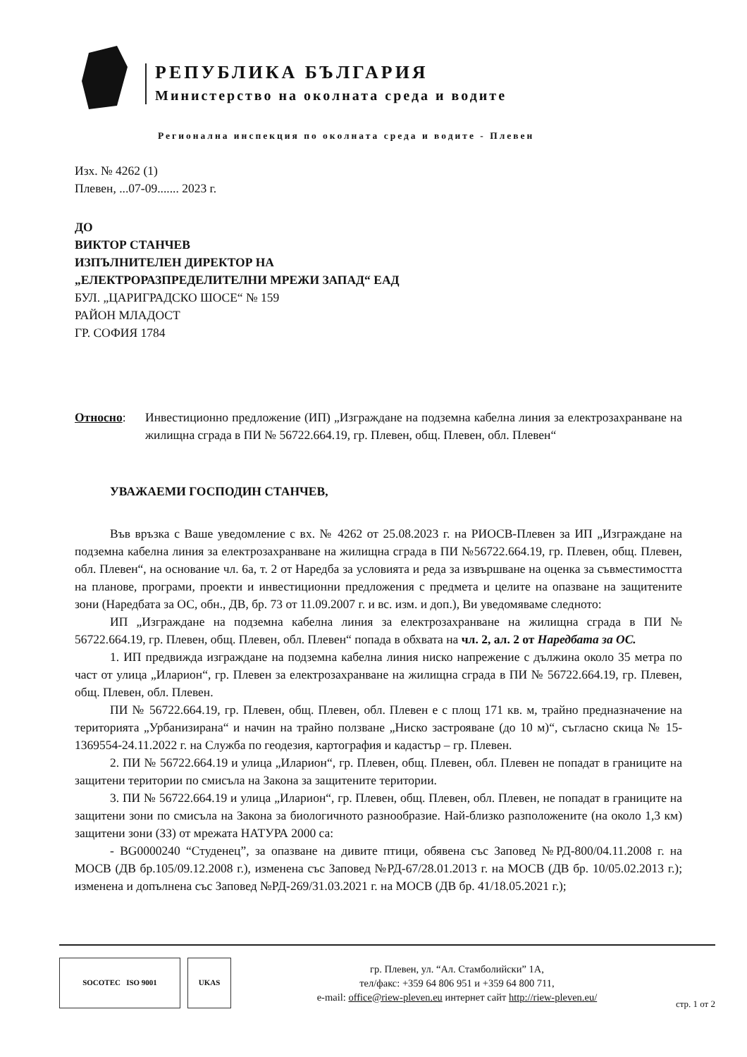РЕПУБЛИКА БЪЛГАРИЯ
Министерство на околната среда и водите
Регионална инспекция по околната среда и водите - Плевен
Изх. № 4262 (1)
Плевен, ...07-09....... 2023 г.
ДО
ВИКТОР СТАНЧЕВ
ИЗПЪЛНИТЕЛЕН ДИРЕКТОР НА
„ЕЛЕКТРОРАЗПРЕДЕЛИТЕЛНИ МРЕЖИ ЗАПАД“ ЕАД
БУЛ. „ЦАРИГРАДСКО ШОСЕ“ № 159
РАЙОН МЛАДОСТ
ГР. СОФИЯ 1784
Относно: Инвестиционно предложение (ИП) „Изграждане на подземна кабелна линия за електрозахранване на жилищна сграда в ПИ № 56722.664.19, гр. Плевен, общ. Плевен, обл. Плевен“
УВАЖАЕМИ ГОСПОДИН СТАНЧЕВ,
Във връзка с Ваше уведомление с вх. № 4262 от 25.08.2023 г. на РИОСВ-Плевен за ИП „Изграждане на подземна кабелна линия за електрозахранване на жилищна сграда в ПИ №56722.664.19, гр. Плевен, общ. Плевен, обл. Плевен“, на основание чл. 6а, т. 2 от Наредба за условията и реда за извършване на оценка за съвместимостта на планове, програми, проекти и инвестиционни предложения с предмета и целите на опазване на защитените зони (Наредбата за ОС, обн., ДВ, бр. 73 от 11.09.2007 г. и вс. изм. и доп.), Ви уведомяваме следното:
ИП „Изграждане на подземна кабелна линия за електрозахранване на жилищна сграда в ПИ № 56722.664.19, гр. Плевен, общ. Плевен, обл. Плевен“ попада в обхвата на чл. 2, ал. 2 от Наредбата за ОС.
1. ИП предвижда изграждане на подземна кабелна линия ниско напрежение с дължина около 35 метра по част от улица „Иларион“, гр. Плевен за електрозахранване на жилищна сграда в ПИ № 56722.664.19, гр. Плевен, общ. Плевен, обл. Плевен.
ПИ № 56722.664.19, гр. Плевен, общ. Плевен, обл. Плевен е с площ 171 кв. м, трайно предназначение на територията „Урбанизирана“ и начин на трайно ползване „Ниско застрояване (до 10 м)“, съгласно скица № 15-1369554-24.11.2022 г. на Служба по геодезия, картография и кадастър – гр. Плевен.
2. ПИ № 56722.664.19 и улица „Иларион“, гр. Плевен, общ. Плевен, обл. Плевен не попадат в границите на защитени територии по смисъла на Закона за защитените територии.
3. ПИ № 56722.664.19 и улица „Иларион“, гр. Плевен, общ. Плевен, обл. Плевен, не попадат в границите на защитени зони по смисъла на Закона за биологичното разнообразие. Най-близко разположените (на около 1,3 км) защитени зони (ЗЗ) от мрежата НАТУРА 2000 са:
- BG0000240 “Студенец”, за опазване на дивите птици, обявена със Заповед №РД-800/04.11.2008 г. на МОСВ (ДВ бр.105/09.12.2008 г.), изменена със Заповед №РД-67/28.01.2013 г. на МОСВ (ДВ бр. 10/05.02.2013 г.); изменена и допълнена със Заповед №РД-269/31.03.2021 г. на МОСВ (ДВ бр. 41/18.05.2021 г.);
SOCOTEC ISO 9001 UKAS
гр. Плевен, ул. “Ал. Стамболийски” 1А,
тел/факс: +359 64 806 951 и +359 64 800 711,
e-mail: office@riew-pleven.eu интернет сайт http://riew-pleven.eu/
стр. 1 от 2